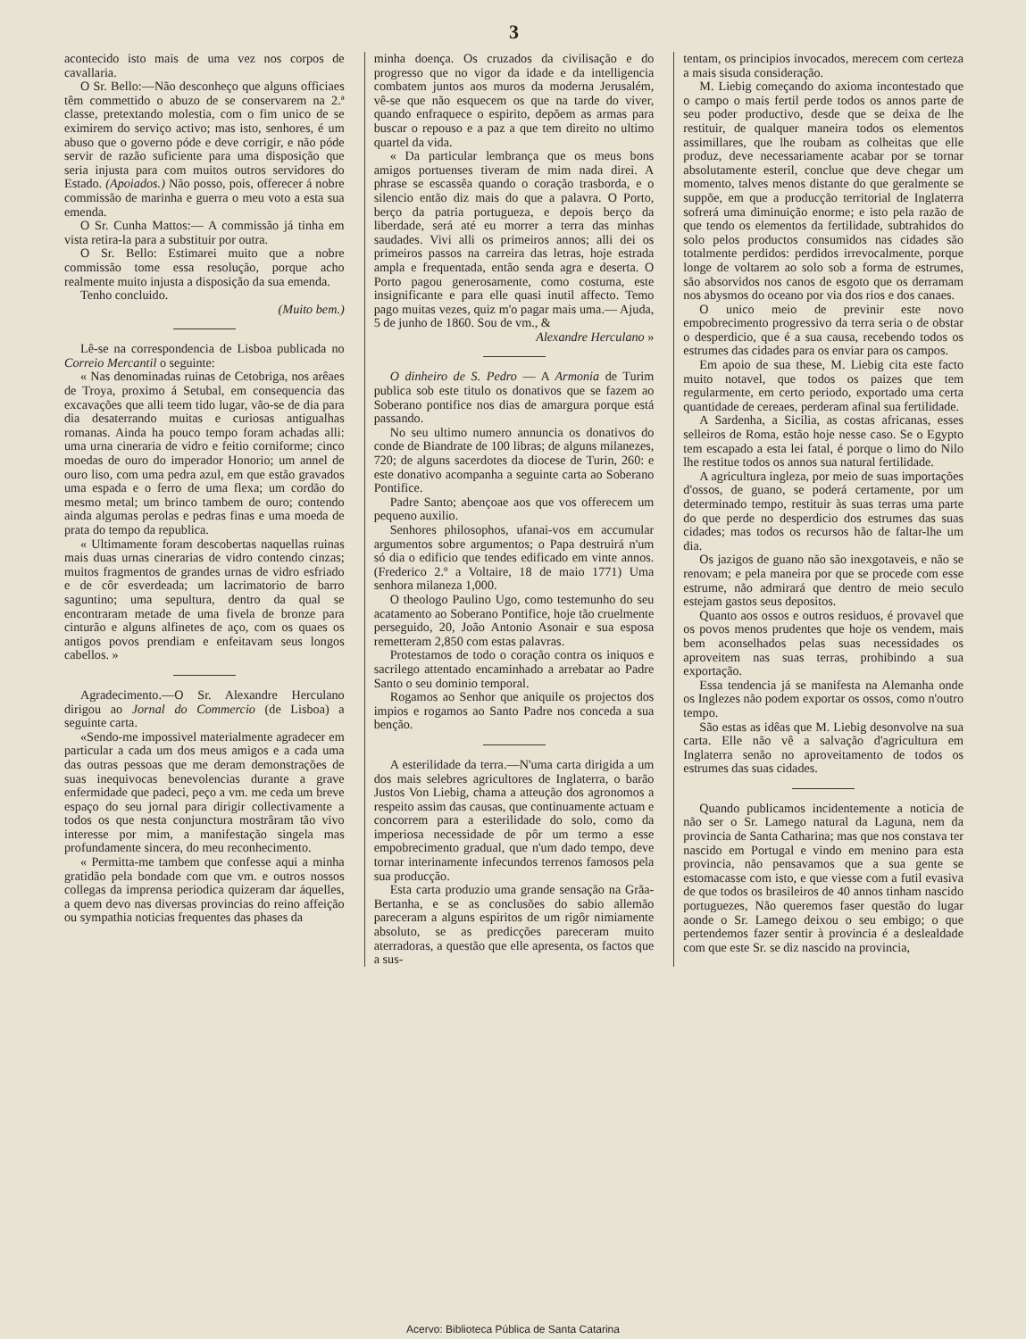3
acontecido isto mais de uma vez nos corpos de cavallaria.
O Sr. Bello:—Não desconheço que alguns officiaes têm commettido o abuzo de se conservarem na 2.ª classe, pretextando molestia, com o fim unico de se eximirem do serviço activo; mas isto, senhores, é um abuso que o governo póde e deve corrigir, e não póde servir de razão suficiente para uma disposição que seria injusta para com muitos outros servidores do Estado. (Apoiados.) Não posso, pois, offerecer á nobre commissão de marinha e guerra o meu voto a esta sua emenda.
O Sr. Cunha Mattos:— A commissão já tinha em vista retira-la para a substituir por outra.
O Sr. Bello: Estimarei muito que a nobre commissão tome essa resolução, porque acho realmente muito injusta a disposição da sua emenda.
Tenho concluido.
(Muito bem.)
Lê-se na correspondencia de Lisboa publicada no Correio Mercantil o seguinte:
« Nas denominadas ruinas de Cetobriga, nos arêaes de Troya, proximo á Setubal, em consequencia das excavações que alli teem tido lugar, vão-se de dia para dia desaterrando muitas e curiosas antigualhas romanas. Ainda ha pouco tempo foram achadas alli: uma urna cineraria de vidro e feitio corniforme; cinco moedas de ouro do imperador Honorio; um annel de ouro liso, com uma pedra azul, em que estão gravados uma espada e o ferro de uma flexa; um cordão do mesmo metal; um brinco tambem de ouro; contendo ainda algumas perolas e pedras finas e uma moeda de prata do tempo da republica.
« Ultimamente foram descobertas naquellas ruinas mais duas urnas cinerarias de vidro contendo cinzas; muitos fragmentos de grandes urnas de vidro esfriado e de côr esverdeada; um lacrimatorio de barro saguntino; uma sepultura, dentro da qual se encontraram metade de uma fivela de bronze para cinturão e alguns alfinetes de aço, com os quaes os antigos povos prendiam e enfeitavam seus longos cabellos. »
Agradecimento.—O Sr. Alexandre Herculano dirigou ao Jornal do Commercio (de Lisboa) a seguinte carta.
«Sendo-me impossivel materialmente agradecer em particular a cada um dos meus amigos e a cada uma das outras pessoas que me deram demonstrações de suas inequivocas benevolencias durante a grave enfermidade que padeci, peço a vm. me ceda um breve espaço do seu jornal para dirigir collectivamente a todos os que nesta conjunctura mostrâram tão vivo interesse por mim, a manifestação singela mas profundamente sincera, do meu reconhecimento.
« Permitta-me tambem que confesse aqui a minha gratidão pela bondade com que vm. e outros nossos collegas da imprensa periodica quizeram dar áquelles, a quem devo nas diversas provincias do reino affeição ou sympathia noticias frequentes das phases da
minha doença. Os cruzados da civilisação e do progresso que no vigor da idade e da intelligencia combatem juntos aos muros da moderna Jerusalém, vê-se que não esquecem os que na tarde do viver, quando enfraquece o espirito, depõem as armas para buscar o repouso e a paz a que tem direito no ultimo quartel da vida.
« Da particular lembrança que os meus bons amigos portuenses tiveram de mim nada direi. A phrase se escassêa quando o coração trasborda, e o silencio então diz mais do que a palavra. O Porto, berço da patria portugueza, e depois berço da liberdade, será até eu morrer a terra das minhas saudades. Vivi alli os primeiros annos; alli dei os primeiros passos na carreira das letras, hoje estrada ampla e frequentada, então senda agra e deserta. O Porto pagou generosamente, como costuma, este insignificante e para elle quasi inutil affecto. Temo pago muitas vezes, quiz m'o pagar mais uma.— Ajuda, 5 de junho de 1860. Sou de vm., &
Alexandre Herculano »
O dinheiro de S. Pedro — A Armonia de Turim publica sob este titulo os donativos que se fazem ao Soberano pontifice nos dias de amargura porque está passando.
No seu ultimo numero annuncia os donativos do conde de Biandrate de 100 libras; de alguns milanezes, 720; de alguns sacerdotes da diocese de Turin, 260: e este donativo acompanha a seguinte carta ao Soberano Pontifice.
Padre Santo; abençoae aos que vos offerecem um pequeno auxilio.
Senhores philosophos, ufanai-vos em accumular argumentos sobre argumentos; o Papa destruirá n'um só dia o edificio que tendes edificado em vinte annos. (Frederico 2.º a Voltaire, 18 de maio 1771) Uma senhora milaneza 1,000.
O theologo Paulino Ugo, como testemunho do seu acatamento ao Soberano Pontifice, hoje tão cruelmente perseguido, 20, João Antonio Asonair e sua esposa remetteram 2,850 com estas palavras.
Protestamos de todo o coração contra os iniquos e sacrilego attentado encaminhado a arrebatar ao Padre Santo o seu dominio temporal.
Rogamos ao Senhor que aniquile os projectos dos impios e rogamos ao Santo Padre nos conceda a sua benção.
A esterilidade da terra.—N'uma carta dirigida a um dos mais selebres agricultores de Inglaterra, o barão Justos Von Liebig, chama a atteução dos agronomos a respeito assim das causas, que continuamente actuam e concorrem para a esterilidade do solo, como da imperiosa necessidade de pôr um termo a esse empobrecimento gradual, que n'um dado tempo, deve tornar interinamente infecundos terrenos famosos pela sua producção.
Esta carta produzio uma grande sensação na Grãa-Bertanha, e se as conclusões do sabio allemão pareceram a alguns espiritos de um rigôr nimiamente absoluto, se as predicções pareceram muito aterradoras, a questão que elle apresenta, os factos que a sus-
tentam, os principios invocados, merecem com certeza a mais sisuda consideração.
M. Liebig começando do axioma incontestado que o campo o mais fertil perde todos os annos parte de seu poder productivo, desde que se deixa de lhe restituir, de qualquer maneira todos os elementos assimillares, que lhe roubam as colheitas que elle produz, deve necessariamente acabar por se tornar absolutamente esteril, conclue que deve chegar um momento, talves menos distante do que geralmente se suppõe, em que a producção territorial de Inglaterra sofrerá uma diminuição enorme; e isto pela razão de que tendo os elementos da fertilidade, subtrahidos do solo pelos productos consumidos nas cidades são totalmente perdidos: perdidos irrevocalmente, porque longe de voltarem ao solo sob a forma de estrumes, são absorvidos nos canos de esgoto que os derramam nos abysmos do oceano por via dos rios e dos canaes.
O unico meio de previnir este novo empobrecimento progressivo da terra seria o de obstar o desperdicio, que é a sua causa, recebendo todos os estrumes das cidades para os enviar para os campos.
Em apoio de sua these, M. Liebig cita este facto muito notavel, que todos os paizes que tem regularmente, em certo periodo, exportado uma certa quantidade de cereaes, perderam afinal sua fertilidade.
A Sardenha, a Sicilia, as costas africanas, esses selleiros de Roma, estão hoje nesse caso. Se o Egypto tem escapado a esta lei fatal, é porque o limo do Nilo lhe restitue todos os annos sua natural fertilidade.
A agricultura ingleza, por meio de suas importações d'ossos, de guano, se poderá certamente, por um determinado tempo, restituir às suas terras uma parte do que perde no desperdicio dos estrumes das suas cidades; mas todos os recursos hão de faltar-lhe um dia.
Os jazigos de guano não são inexgotaveis, e não se renovam; e pela maneira por que se procede com esse estrume, não admirará que dentro de meio seculo estejam gastos seus depositos.
Quanto aos ossos e outros residuos, é provavel que os povos menos prudentes que hoje os vendem, mais bem aconselhados pelas suas necessidades os aproveitem nas suas terras, prohibindo a sua exportação.
Essa tendencia já se manifesta na Alemanha onde os Inglezes não podem exportar os ossos, como n'outro tempo.
São estas as idêas que M. Liebig desonvolve na sua carta. Elle não vê a salvação d'agricultura em Inglaterra senão no aproveitamento de todos os estrumes das suas cidades.
Quando publicamos incidentemente a noticia de não ser o Sr. Lamego natural da Laguna, nem da provincia de Santa Catharina; mas que nos constava ter nascido em Portugal e vindo em menino para esta provincia, não pensavamos que a sua gente se estomacasse com isto, e que viesse com a futil evasiva de que todos os brasileiros de 40 annos tinham nascido portuguezes, Não queremos faser questão do lugar aonde o Sr. Lamego deixou o seu embigo; o que pertendemos fazer sentir à provincia é a deslealdade com que este Sr. se diz nascido na provincia,
Acervo: Biblioteca Pública de Santa Catarina